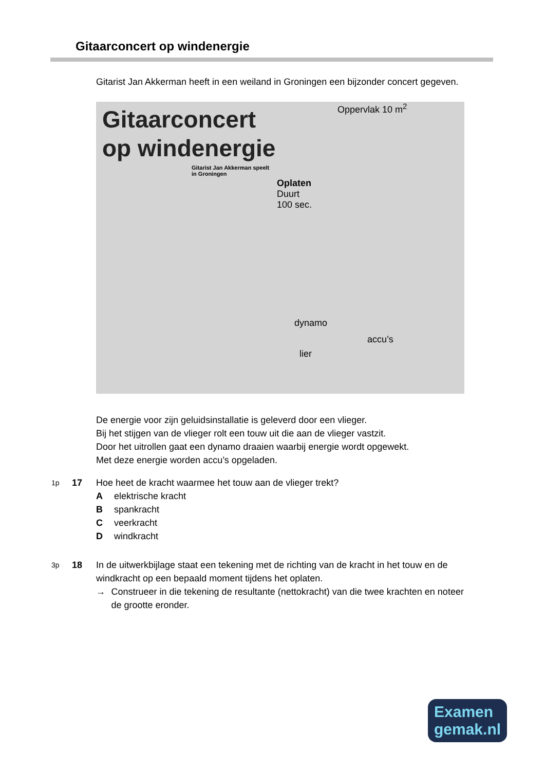Gitaarconcert op windenergie
Gitarist Jan Akkerman heeft in een weiland in Groningen een bijzonder concert gegeven.
Gitaarconcert
op windenergie
Gitarist Jan Akkerman speelt
in Groningen
Oppervlak 10 m<sup>2</sup>
Oplaten
Duurt
100 sec.
dynamo
accu’s
lier
De energie voor zijn geluidsinstallatie is geleverd door een vlieger.
Bij het stijgen van de vlieger rolt een touw uit die aan de vlieger vastzit.
Door het uitrollen gaat een dynamo draaien waarbij energie wordt opgewekt.
Met deze energie worden accu’s opgeladen.
1p
17 Hoe heet de kracht waarmee het touw aan de vlieger trekt?
Aelektrische kracht
Bspankracht
Cveerkracht
Dwindkracht
3p
18 In de uitwerkbijlage staat een tekening met de richting van de kracht in het touw en de windkracht op een bepaald moment tijdens het oplaten.
→ Construeer in die tekening de resultante (nettokracht) van die twee krachten en noteer de grootte eronder.
Examen
gemak.nl